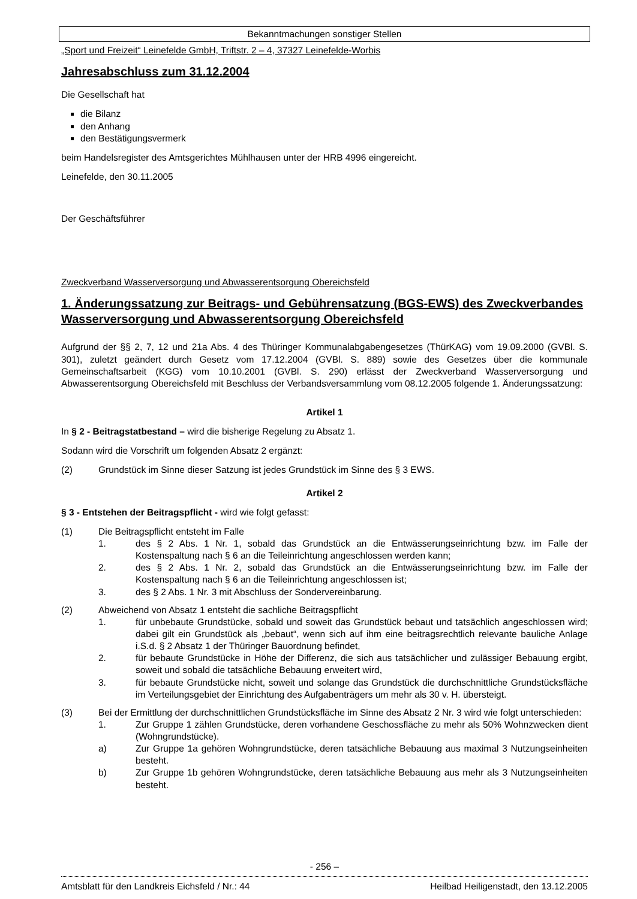Bekanntmachungen sonstiger Stellen
„Sport und Freizeit“ Leinefelde GmbH, Triftstr. 2 – 4, 37327 Leinefelde-Worbis
Jahresabschluss zum 31.12.2004
Die Gesellschaft hat
die Bilanz
den Anhang
den Bestätigungsvermerk
beim Handelsregister des Amtsgerichtes Mühlhausen unter der HRB 4996 eingereicht.
Leinefelde, den 30.11.2005
Der Geschäftsführer
Zweckverband Wasserversorgung und Abwasserentsorgung Obereichsfeld
1. Änderungssatzung zur Beitrags- und Gebührensatzung (BGS-EWS) des Zweckverbandes Wasserversorgung und Abwasserentsorgung Obereichsfeld
Aufgrund der §§ 2, 7, 12 und 21a Abs. 4 des Thüringer Kommunalabgabengesetzes (ThürKAG) vom 19.09.2000 (GVBl. S. 301), zuletzt geändert durch Gesetz vom 17.12.2004 (GVBl. S. 889) sowie des Gesetzes über die kommunale Gemeinschaftsarbeit (KGG) vom 10.10.2001 (GVBl. S. 290) erlässt der Zweckverband Wasserversorgung und Abwasserentsorgung Obereichsfeld mit Beschluss der Verbandsversammlung vom 08.12.2005 folgende 1. Änderungssatzung:
Artikel 1
In § 2 - Beitragstatbestand – wird die bisherige Regelung zu Absatz 1.
Sodann wird die Vorschrift um folgenden Absatz 2 ergänzt:
(2) Grundstück im Sinne dieser Satzung ist jedes Grundstück im Sinne des § 3 EWS.
Artikel 2
§ 3 - Entstehen der Beitragspflicht - wird wie folgt gefasst:
(1) Die Beitragspflicht entsteht im Falle
1. des § 2 Abs. 1 Nr. 1, sobald das Grundstück an die Entwässerungseinrichtung bzw. im Falle der Kostenspaltung nach § 6 an die Teileinrichtung angeschlossen werden kann;
2. des § 2 Abs. 1 Nr. 2, sobald das Grundstück an die Entwässerungseinrichtung bzw. im Falle der Kostenspaltung nach § 6 an die Teileinrichtung angeschlossen ist;
3. des § 2 Abs. 1 Nr. 3 mit Abschluss der Sondervereinbarung.
(2) Abweichend von Absatz 1 entsteht die sachliche Beitragspflicht
1. für unbebaute Grundstücke, sobald und soweit das Grundstück bebaut und tatsächlich angeschlossen wird; dabei gilt ein Grundstück als „bebaut“, wenn sich auf ihm eine beitragsrechtlich relevante bauliche Anlage i.S.d. § 2 Absatz 1 der Thüringer Bauordnung befindet,
2. für bebaute Grundstücke in Höhe der Differenz, die sich aus tatsächlicher und zulässiger Bebauung ergibt, soweit und sobald die tatsächliche Bebauung erweitert wird,
3. für bebaute Grundstücke nicht, soweit und solange das Grundstück die durchschnittliche Grundstücksfläche im Verteilungsgebiet der Einrichtung des Aufgabenträgers um mehr als 30 v. H. übersteigt.
(3) Bei der Ermittlung der durchschnittlichen Grundstücksfläche im Sinne des Absatz 2 Nr. 3 wird wie folgt unterschieden:
1. Zur Gruppe 1 zählen Grundstücke, deren vorhandene Geschossfläche zu mehr als 50% Wohnzwecken dient (Wohngrundstücke).
a) Zur Gruppe 1a gehören Wohngrundstücke, deren tatsächliche Bebauung aus maximal 3 Nutzungseinheiten besteht.
b) Zur Gruppe 1b gehören Wohngrundstücke, deren tatsächliche Bebauung aus mehr als 3 Nutzungseinheiten besteht.
- 256 –
Amtsblatt für den Landkreis Eichsfeld / Nr.: 44 Heilbad Heiligenstadt, den 13.12.2005